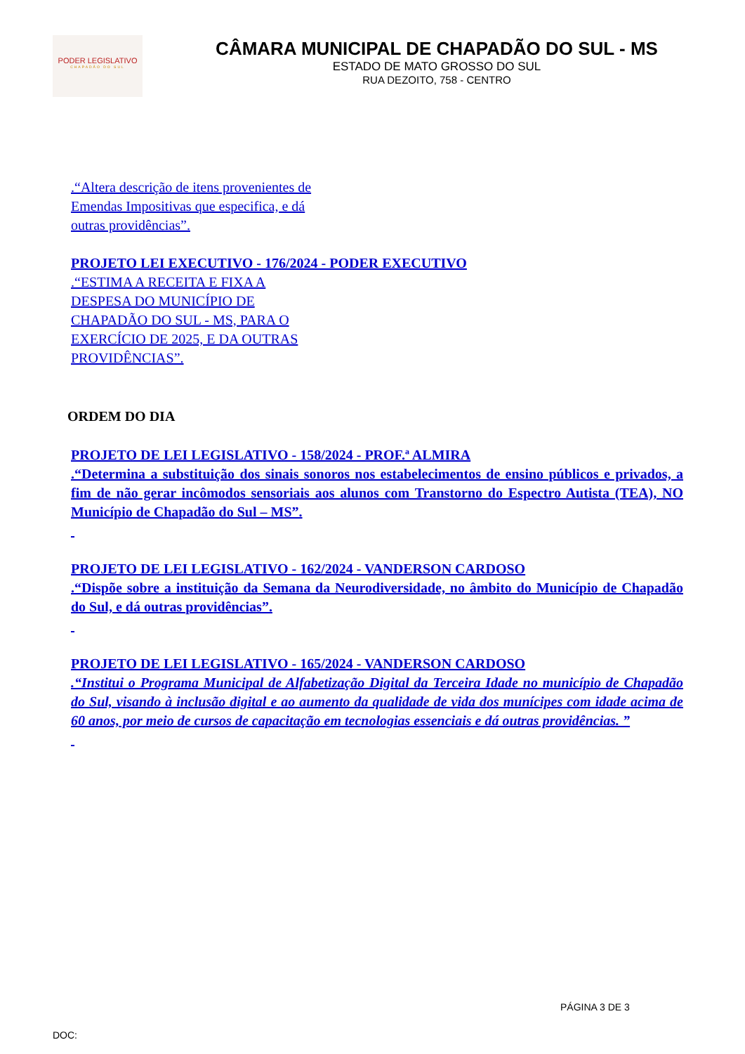PODER LEGISLATIVO
CHAPADÃO DO SUL
CÂMARA MUNICIPAL DE CHAPADÃO DO SUL - MS
ESTADO DE MATO GROSSO DO SUL
RUA DEZOITO, 758 - CENTRO
.“Altera descrição de itens provenientes de
Emendas Impositivas que especifica, e dá
outras providências”.
PROJETO LEI EXECUTIVO - 176/2024 - PODER EXECUTIVO
.“ESTIMA A RECEITA E FIXA A
DESPESA DO MUNICÍPIO DE
CHAPADÃO DO SUL - MS, PARA O
EXERCÍCIO DE 2025, E DA OUTRAS
PROVIDÊNCIAS”.
ORDEM DO DIA
PROJETO DE LEI LEGISLATIVO - 158/2024 - PROF.ª ALMIRA
.“Determina a substituição dos sinais sonoros nos estabelecimentos de ensino públicos e privados, a fim de não gerar incômodos sensoriais aos alunos com Transtorno do Espectro Autista (TEA), NO Município de Chapadão do Sul – MS”.
PROJETO DE LEI LEGISLATIVO - 162/2024 - VANDERSON CARDOSO
.“Dispõe sobre a instituição da Semana da Neurodiversidade, no âmbito do Município de Chapadão do Sul, e dá outras providências”.
PROJETO DE LEI LEGISLATIVO - 165/2024 - VANDERSON CARDOSO
.“Institui o Programa Municipal de Alfabetização Digital da Terceira Idade no município de Chapadão do Sul, visando à inclusão digital e ao aumento da qualidade de vida dos munícipes com idade acima de 60 anos, por meio de cursos de capacitação em tecnologias essenciais e dá outras providências. ”
PÁGINA 3 DE 3
DOC: